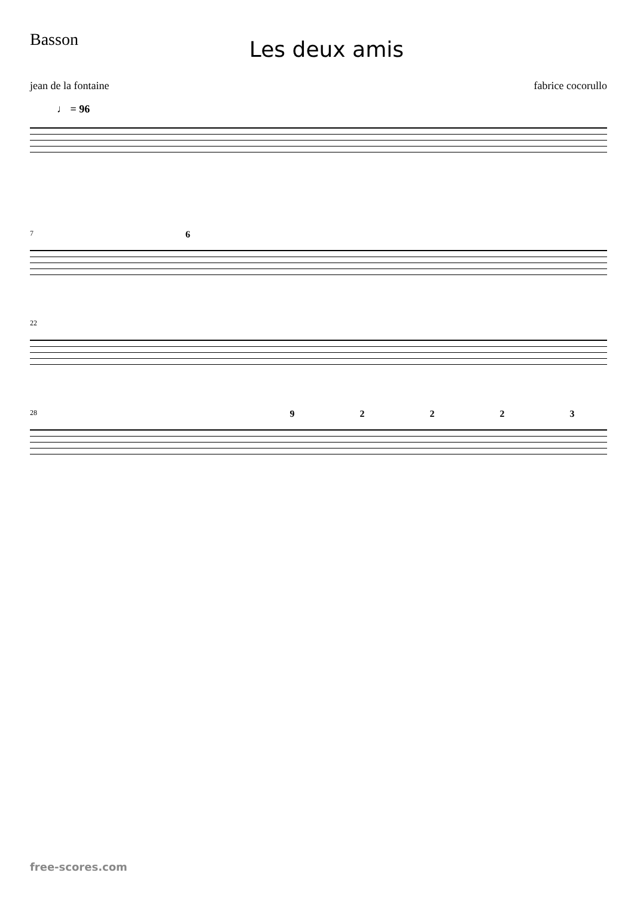Basson
Les deux amis
jean de la fontaine fabrice cocorullo
♩ = 96
7
6
22
28
9 2 2 2 3
free-scores.com